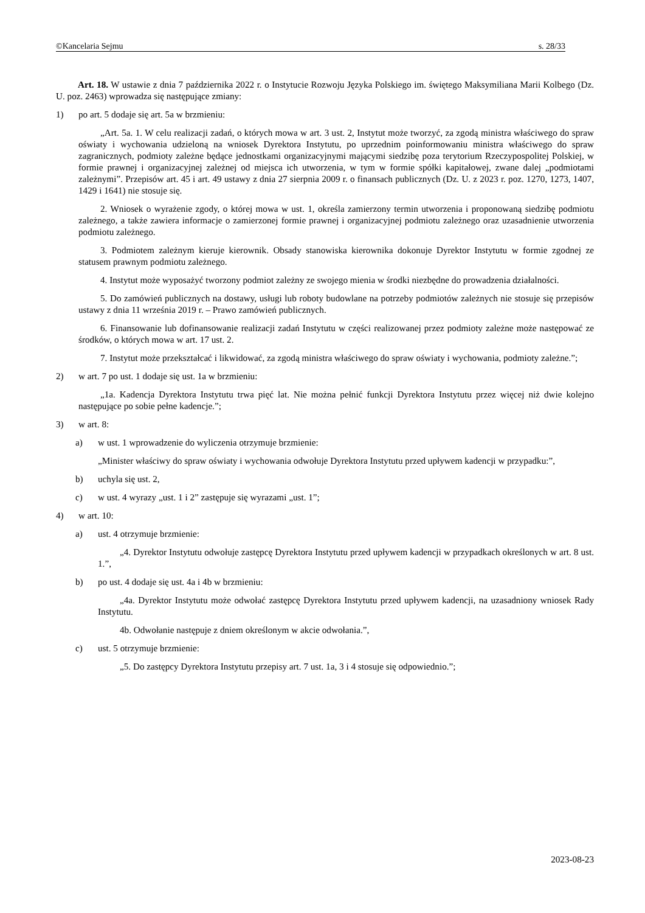©Kancelaria Sejmu s. 28/33
Art. 18. W ustawie z dnia 7 października 2022 r. o Instytucie Rozwoju Języka Polskiego im. świętego Maksymiliana Marii Kolbego (Dz. U. poz. 2463) wprowadza się następujące zmiany:
1) po art. 5 dodaje się art. 5a w brzmieniu:
„Art. 5a. 1. W celu realizacji zadań, o których mowa w art. 3 ust. 2, Instytut może tworzyć, za zgodą ministra właściwego do spraw oświaty i wychowania udzieloną na wniosek Dyrektora Instytutu, po uprzednim poinformowaniu ministra właściwego do spraw zagranicznych, podmioty zależne będące jednostkami organizacyjnymi mającymi siedzibę poza terytorium Rzeczypospolitej Polskiej, w formie prawnej i organizacyjnej zależnej od miejsca ich utworzenia, w tym w formie spółki kapitałowej, zwane dalej „podmiotami zależnymi”. Przepisów art. 45 i art. 49 ustawy z dnia 27 sierpnia 2009 r. o finansach publicznych (Dz. U. z 2023 r. poz. 1270, 1273, 1407, 1429 i 1641) nie stosuje się.
2. Wniosek o wyrażenie zgody, o której mowa w ust. 1, określa zamierzony termin utworzenia i proponowaną siedzibę podmiotu zależnego, a także zawiera informacje o zamierzonej formie prawnej i organizacyjnej podmiotu zależnego oraz uzasadnienie utworzenia podmiotu zależnego.
3. Podmiotem zależnym kieruje kierownik. Obsady stanowiska kierownika dokonuje Dyrektor Instytutu w formie zgodnej ze statusem prawnym podmiotu zależnego.
4. Instytut może wyposażyć tworzony podmiot zależny ze swojego mienia w środki niezbędne do prowadzenia działalności.
5. Do zamówień publicznych na dostawy, usługi lub roboty budowlane na potrzeby podmiotów zależnych nie stosuje się przepisów ustawy z dnia 11 września 2019 r. – Prawo zamówień publicznych.
6. Finansowanie lub dofinansowanie realizacji zadań Instytutu w części realizowanej przez podmioty zależne może następować ze środków, o których mowa w art. 17 ust. 2.
7. Instytut może przekształcać i likwidować, za zgodą ministra właściwego do spraw oświaty i wychowania, podmioty zależne.”;
2) w art. 7 po ust. 1 dodaje się ust. 1a w brzmieniu:
„1a. Kadencja Dyrektora Instytutu trwa pięć lat. Nie można pełnić funkcji Dyrektora Instytutu przez więcej niż dwie kolejno następujące po sobie pełne kadencje.”;
3) w art. 8:
a) w ust. 1 wprowadzenie do wyliczenia otrzymuje brzmienie:
„Minister właściwy do spraw oświaty i wychowania odwołuje Dyrektora Instytutu przed upływem kadencji w przypadku:”,
b) uchyla się ust. 2,
c) w ust. 4 wyrazy „ust. 1 i 2” zastępuje się wyrazami „ust. 1”;
4) w art. 10:
a) ust. 4 otrzymuje brzmienie:
„4. Dyrektor Instytutu odwołuje zastępcę Dyrektora Instytutu przed upływem kadencji w przypadkach określonych w art. 8 ust. 1.”,
b) po ust. 4 dodaje się ust. 4a i 4b w brzmieniu:
„4a. Dyrektor Instytutu może odwołać zastępcę Dyrektora Instytutu przed upływem kadencji, na uzasadniony wniosek Rady Instytutu.
4b. Odwołanie następuje z dniem określonym w akcie odwołania.”,
c) ust. 5 otrzymuje brzmienie:
„5. Do zastępcy Dyrektora Instytutu przepisy art. 7 ust. 1a, 3 i 4 stosuje się odpowiednio.”;
2023-08-23